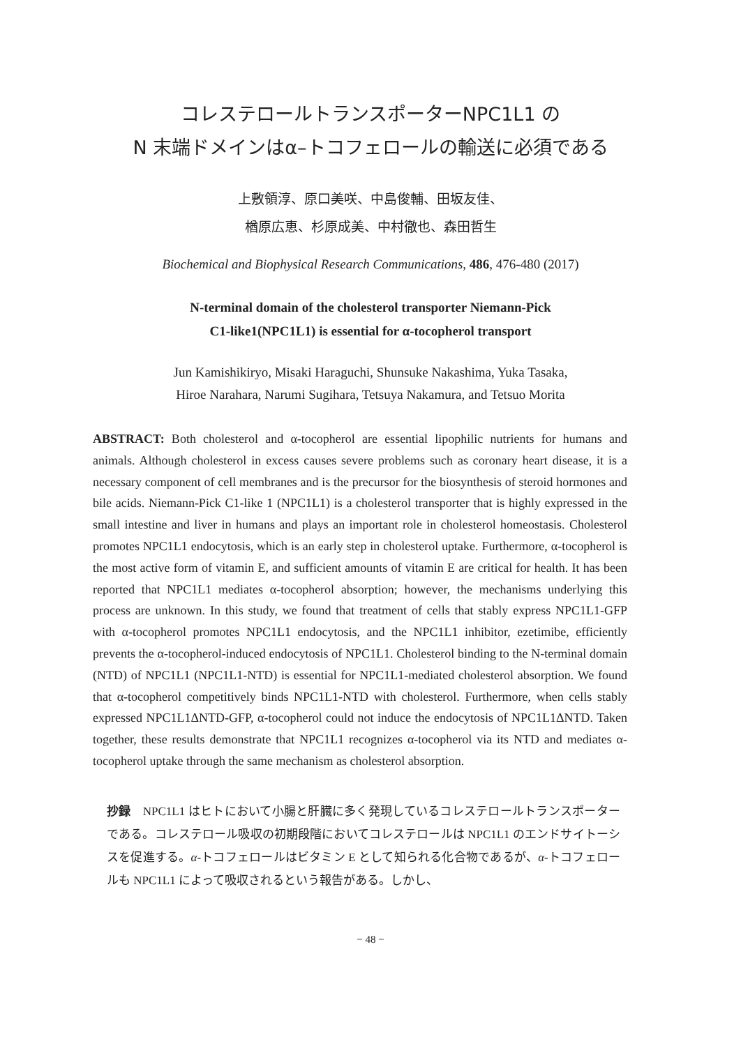コレステロールトランスポーターNPC1L1 の
N 末端ドメインはα–トコフェロールの輸送に必須である
上敷領淳、原口美咲、中島俊輔、田坂友佳、
楢原広恵、杉原成美、中村徹也、森田哲生
Biochemical and Biophysical Research Communications, 486, 476-480 (2017)
N-terminal domain of the cholesterol transporter Niemann-Pick
C1-like1(NPC1L1) is essential for α-tocopherol transport
Jun Kamishikiryo, Misaki Haraguchi, Shunsuke Nakashima, Yuka Tasaka,
Hiroe Narahara, Narumi Sugihara, Tetsuya Nakamura, and Tetsuo Morita
ABSTRACT: Both cholesterol and α-tocopherol are essential lipophilic nutrients for humans and animals. Although cholesterol in excess causes severe problems such as coronary heart disease, it is a necessary component of cell membranes and is the precursor for the biosynthesis of steroid hormones and bile acids. Niemann-Pick C1-like 1 (NPC1L1) is a cholesterol transporter that is highly expressed in the small intestine and liver in humans and plays an important role in cholesterol homeostasis. Cholesterol promotes NPC1L1 endocytosis, which is an early step in cholesterol uptake. Furthermore, α-tocopherol is the most active form of vitamin E, and sufficient amounts of vitamin E are critical for health. It has been reported that NPC1L1 mediates α-tocopherol absorption; however, the mechanisms underlying this process are unknown. In this study, we found that treatment of cells that stably express NPC1L1-GFP with α-tocopherol promotes NPC1L1 endocytosis, and the NPC1L1 inhibitor, ezetimibe, efficiently prevents the α-tocopherol-induced endocytosis of NPC1L1. Cholesterol binding to the N-terminal domain (NTD) of NPC1L1 (NPC1L1-NTD) is essential for NPC1L1-mediated cholesterol absorption. We found that α-tocopherol competitively binds NPC1L1-NTD with cholesterol. Furthermore, when cells stably expressed NPC1L1ΔNTD-GFP, α-tocopherol could not induce the endocytosis of NPC1L1ΔNTD. Taken together, these results demonstrate that NPC1L1 recognizes α-tocopherol via its NTD and mediates α-tocopherol uptake through the same mechanism as cholesterol absorption.
抄録　NPC1L1 はヒトにおいて小腸と肝臓に多く発現しているコレステロールトランスポーターである。コレステロール吸収の初期段階においてコレステロールは NPC1L1 のエンドサイトーシスを促進する。α-トコフェロールはビタミン E として知られる化合物であるが、α-トコフェロールも NPC1L1 によって吸収されるという報告がある。しかし、
− 48 −